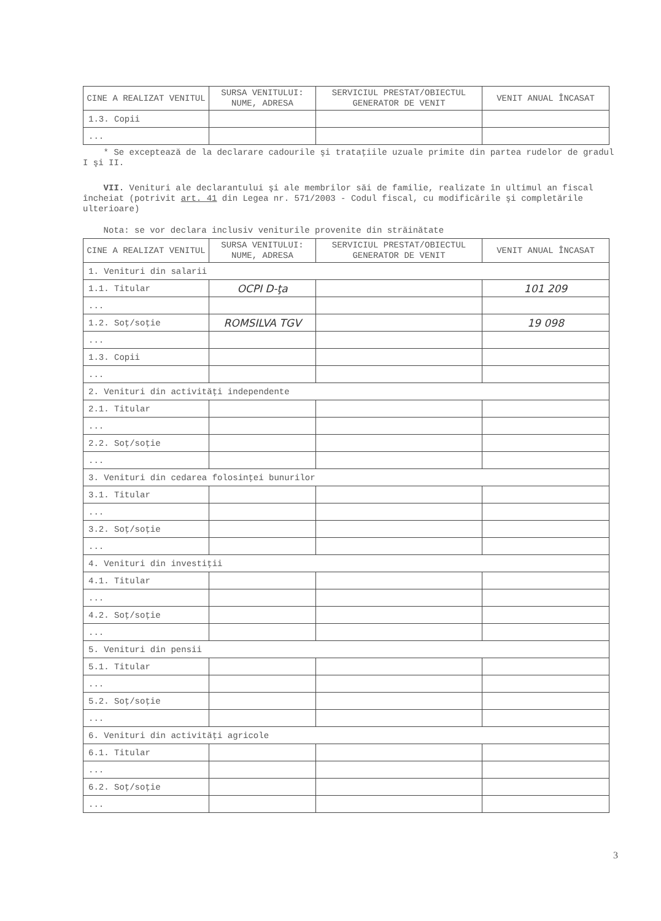| CINE A REALIZAT VENITUL | SURSA VENITULUI: NUME, ADRESA | SERVICIUL PRESTAT/OBIECTUL GENERATOR DE VENIT | VENIT ANUAL ÎNCASAT |
| --- | --- | --- | --- |
| 1.3. Copii | | | |
| ... | | | |
* Se exceptează de la declarare cadourile şi trataţiile uzuale primite din partea rudelor de gradul I şi II.
VII. Venituri ale declarantului şi ale membrilor săi de familie, realizate în ultimul an fiscal încheiat (potrivit art. 41 din Legea nr. 571/2003 - Codul fiscal, cu modificările şi completările ulterioare)
Nota: se vor declara inclusiv veniturile provenite din străinătate
| CINE A REALIZAT VENITUL | SURSA VENITULUI: NUME, ADRESA | SERVICIUL PRESTAT/OBIECTUL GENERATOR DE VENIT | VENIT ANUAL ÎNCASAT |
| --- | --- | --- | --- |
| 1. Venituri din salarii | | | |
| 1.1. Titular | OCPI D-ţa | | 101 209 |
| ... | | | |
| 1.2. Soţ/soţie | ROMSILVA TGV | | 19 098 |
| ... | | | |
| 1.3. Copii | | | |
| ... | | | |
| 2. Venituri din activităţi independente | | | |
| 2.1. Titular | | | |
| ... | | | |
| 2.2. Soţ/soţie | | | |
| ... | | | |
| 3. Venituri din cedarea folosinţei bunurilor | | | |
| 3.1. Titular | | | |
| ... | | | |
| 3.2. Soţ/soţie | | | |
| ... | | | |
| 4. Venituri din investiţii | | | |
| 4.1. Titular | | | |
| ... | | | |
| 4.2. Soţ/soţie | | | |
| ... | | | |
| 5. Venituri din pensii | | | |
| 5.1. Titular | | | |
| ... | | | |
| 5.2. Soţ/soţie | | | |
| ... | | | |
| 6. Venituri din activităţi agricole | | | |
| 6.1. Titular | | | |
| ... | | | |
| 6.2. Soţ/soţie | | | |
| ... | | | |
3